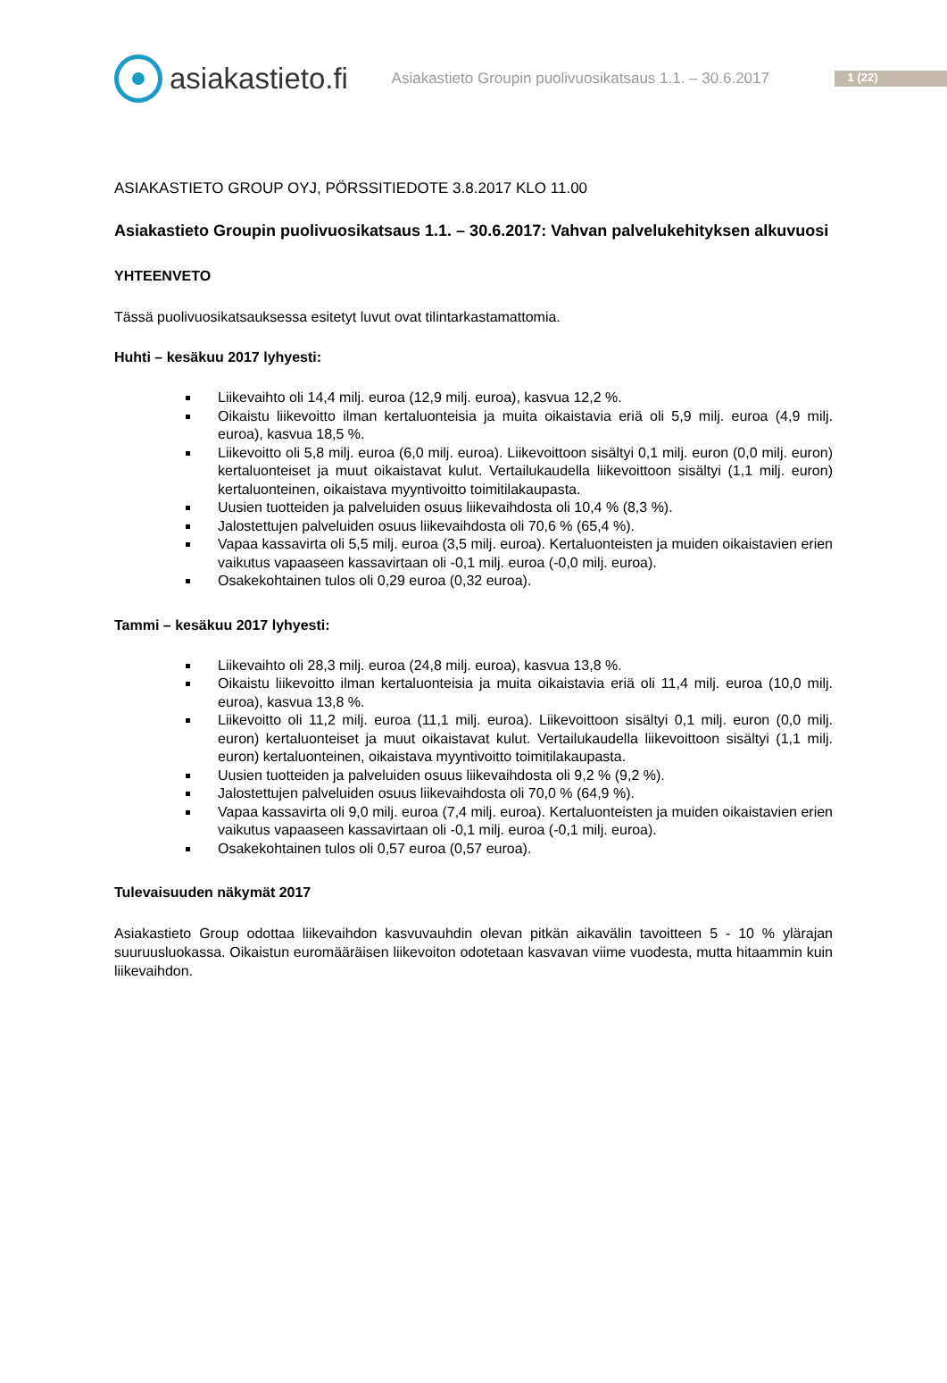asiakastieto.fi
Asiakastieto Groupin puolivuosikatsaus 1.1. – 30.6.2017
1 (22)
ASIAKASTIETO GROUP OYJ, PÖRSSITIEDOTE 3.8.2017 KLO 11.00
Asiakastieto Groupin puolivuosikatsaus 1.1. – 30.6.2017: Vahvan palvelukehityksen alkuvuosi
YHTEENVETO
Tässä puolivuosikatsauksessa esitetyt luvut ovat tilintarkastamattomia.
Huhti – kesäkuu 2017 lyhyesti:
Liikevaihto oli 14,4 milj. euroa (12,9 milj. euroa), kasvua 12,2 %.
Oikaistu liikevoitto ilman kertaluonteisia ja muita oikaistavia eriä oli 5,9 milj. euroa (4,9 milj. euroa), kasvua 18,5 %.
Liikevoitto oli 5,8 milj. euroa (6,0 milj. euroa). Liikevoittoon sisältyi 0,1 milj. euron (0,0 milj. euron) kertaluonteiset ja muut oikaistavat kulut. Vertailukaudella liikevoittoon sisältyi (1,1 milj. euron) kertaluonteinen, oikaistava myyntivoitto toimitilakaupasta.
Uusien tuotteiden ja palveluiden osuus liikevaihdosta oli 10,4 % (8,3 %).
Jalostettujen palveluiden osuus liikevaihdosta oli 70,6 % (65,4 %).
Vapaa kassavirta oli 5,5 milj. euroa (3,5 milj. euroa). Kertaluonteisten ja muiden oikaistavien erien vaikutus vapaaseen kassavirtaan oli -0,1 milj. euroa (-0,0 milj. euroa).
Osakekohtainen tulos oli 0,29 euroa (0,32 euroa).
Tammi – kesäkuu 2017 lyhyesti:
Liikevaihto oli 28,3 milj. euroa (24,8 milj. euroa), kasvua 13,8 %.
Oikaistu liikevoitto ilman kertaluonteisia ja muita oikaistavia eriä oli 11,4 milj. euroa (10,0 milj. euroa), kasvua 13,8 %.
Liikevoitto oli 11,2 milj. euroa (11,1 milj. euroa). Liikevoittoon sisältyi 0,1 milj. euron (0,0 milj. euron) kertaluonteiset ja muut oikaistavat kulut. Vertailukaudella liikevoittoon sisältyi (1,1 milj. euron) kertaluonteinen, oikaistava myyntivoitto toimitilakaupasta.
Uusien tuotteiden ja palveluiden osuus liikevaihdosta oli 9,2 % (9,2 %).
Jalostettujen palveluiden osuus liikevaihdosta oli 70,0 % (64,9 %).
Vapaa kassavirta oli 9,0 milj. euroa (7,4 milj. euroa). Kertaluonteisten ja muiden oikaistavien erien vaikutus vapaaseen kassavirtaan oli -0,1 milj. euroa (-0,1 milj. euroa).
Osakekohtainen tulos oli 0,57 euroa (0,57 euroa).
Tulevaisuuden näkymät 2017
Asiakastieto Group odottaa liikevaihdon kasvuvauhdin olevan pitkän aikavälin tavoitteen 5 - 10 % ylärajan suuruusluokassa. Oikaistun euromääräisen liikevoiton odotetaan kasvavan viime vuodesta, mutta hitaammin kuin liikevaihdon.